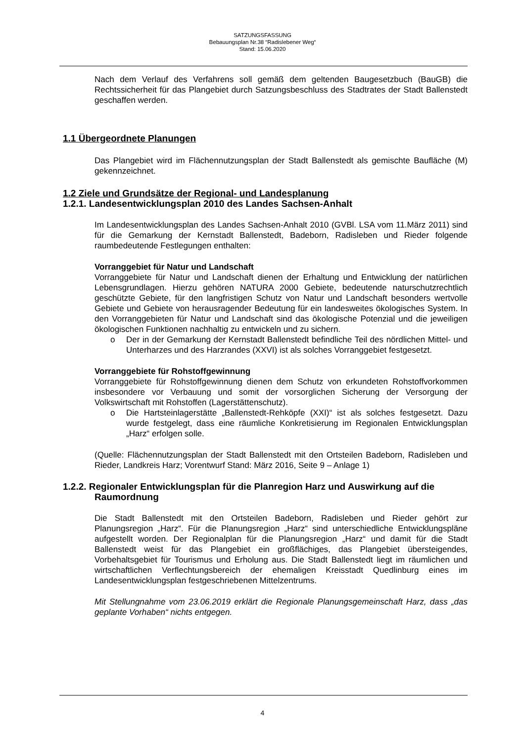SATZUNGSFASSUNG
Bebauungsplan Nr.38 “Radislebener Weg“
Stand: 15.06.2020
Nach dem Verlauf des Verfahrens soll gemäß dem geltenden Baugesetzbuch (BauGB) die Rechtssicherheit für das Plangebiet durch Satzungsbeschluss des Stadtrates der Stadt Ballenstedt geschaffen werden.
1.1 Übergeordnete Planungen
Das Plangebiet wird im Flächennutzungsplan der Stadt Ballenstedt als gemischte Baufläche (M) gekennzeichnet.
1.2 Ziele und Grundsätze der Regional- und Landesplanung
1.2.1. Landesentwicklungsplan 2010 des Landes Sachsen-Anhalt
Im Landesentwicklungsplan des Landes Sachsen-Anhalt 2010 (GVBl. LSA vom 11.März 2011) sind für die Gemarkung der Kernstadt Ballenstedt, Badeborn, Radisleben und Rieder folgende raumbedeutende Festlegungen enthalten:
Vorranggebiet für Natur und Landschaft
Vorranggebiete für Natur und Landschaft dienen der Erhaltung und Entwicklung der natürlichen Lebensgrundlagen. Hierzu gehören NATURA 2000 Gebiete, bedeutende naturschutzrechtlich geschützte Gebiete, für den langfristigen Schutz von Natur und Landschaft besonders wertvolle Gebiete und Gebiete von herausragender Bedeutung für ein landesweites ökologisches System. In den Vorranggebieten für Natur und Landschaft sind das ökologische Potenzial und die jeweiligen ökologischen Funktionen nachhaltig zu entwickeln und zu sichern.
o Der in der Gemarkung der Kernstadt Ballenstedt befindliche Teil des nördlichen Mittel- und Unterharzes und des Harzrandes (XXVI) ist als solches Vorranggebiet festgesetzt.
Vorranggebiete für Rohstoffgewinnung
Vorranggebiete für Rohstoffgewinnung dienen dem Schutz von erkundeten Rohstoffvorkommen insbesondere vor Verbauung und somit der vorsorglichen Sicherung der Versorgung der Volkswirtschaft mit Rohstoffen (Lagerstättenschutz).
o Die Hartsteinlagerstätte „Ballenstedt-Rehköpfe (XXI)“ ist als solches festgesetzt. Dazu wurde festgelegt, dass eine räumliche Konkretisierung im Regionalen Entwicklungsplan „Harz“ erfolgen solle.
(Quelle: Flächennutzungsplan der Stadt Ballenstedt mit den Ortsteilen Badeborn, Radisleben und Rieder, Landkreis Harz; Vorentwurf Stand: März 2016, Seite 9 – Anlage 1)
1.2.2. Regionaler Entwicklungsplan für die Planregion Harz und Auswirkung auf die Raumordnung
Die Stadt Ballenstedt mit den Ortsteilen Badeborn, Radisleben und Rieder gehört zur Planungsregion „Harz“. Für die Planungsregion „Harz“ sind unterschiedliche Entwicklungspläne aufgestellt worden. Der Regionalplan für die Planungsregion „Harz“ und damit für die Stadt Ballenstedt weist für das Plangebiet ein großflächiges, das Plangebiet übersteigendes, Vorbehaltsgebiet für Tourismus und Erholung aus. Die Stadt Ballenstedt liegt im räumlichen und wirtschaftlichen Verflechtungsbereich der ehemaligen Kreisstadt Quedlinburg eines im Landesentwicklungsplan festgeschriebenen Mittelzentrums.
Mit Stellungnahme vom 23.06.2019 erklärt die Regionale Planungsgemeinschaft Harz, dass „das geplante Vorhaben“ nichts entgegen.
4